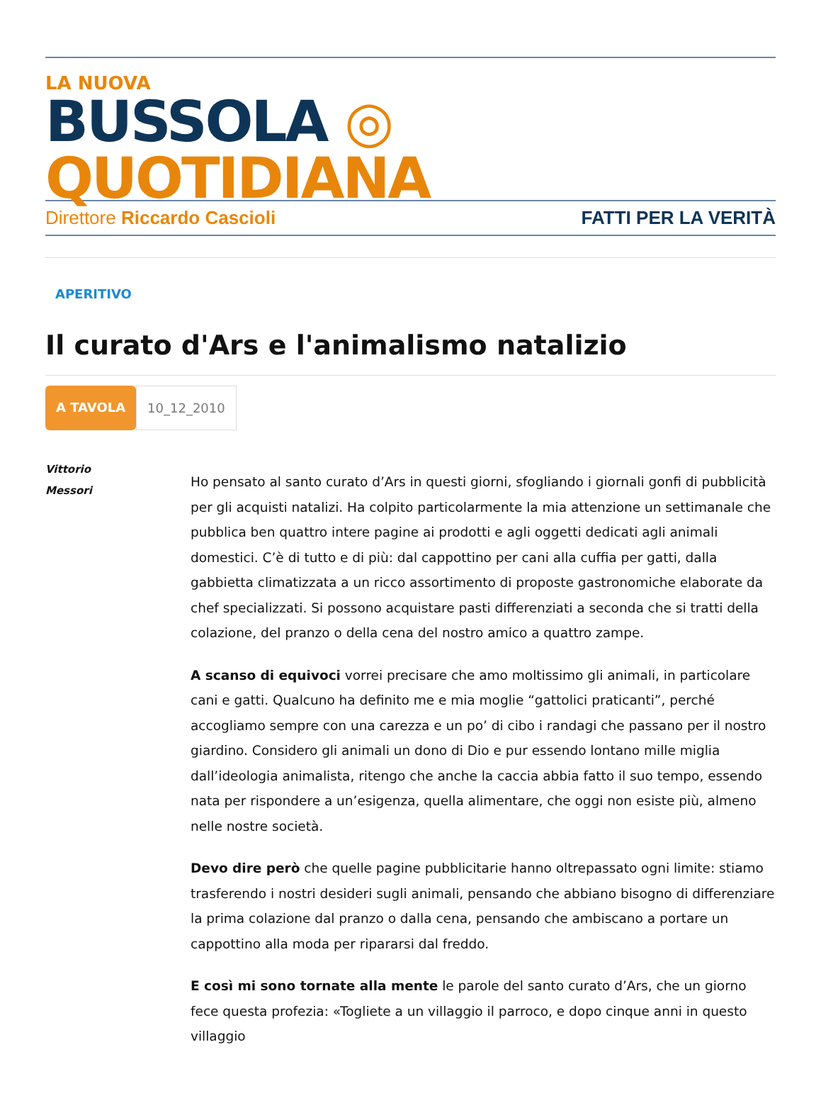LA NUOVA
BUSSOLA ◎ QUOTIDIANA
Direttore Riccardo Cascioli FATTI PER LA VERITÀ
APERITIVO
Il curato d'Ars e l'animalismo natalizio
A TAVOLA 10_12_2010
Vittorio
Messori
Ho pensato al santo curato d’Ars in questi giorni, sfogliando i giornali gonfi di pubblicità per gli acquisti natalizi. Ha colpito particolarmente la mia attenzione un settimanale che pubblica ben quattro intere pagine ai prodotti e agli oggetti dedicati agli animali domestici. C’è di tutto e di più: dal cappottino per cani alla cuffia per gatti, dalla gabbietta climatizzata a un ricco assortimento di proposte gastronomiche elaborate da chef specializzati. Si possono acquistare pasti differenziati a seconda che si tratti della colazione, del pranzo o della cena del nostro amico a quattro zampe.
A scanso di equivoci vorrei precisare che amo moltissimo gli animali, in particolare cani e gatti. Qualcuno ha definito me e mia moglie “gattolici praticanti”, perché accogliamo sempre con una carezza e un po’ di cibo i randagi che passano per il nostro giardino. Considero gli animali un dono di Dio e pur essendo lontano mille miglia dall’ideologia animalista, ritengo che anche la caccia abbia fatto il suo tempo, essendo nata per rispondere a un’esigenza, quella alimentare, che oggi non esiste più, almeno nelle nostre società.
Devo dire però che quelle pagine pubblicitarie hanno oltrepassato ogni limite: stiamo trasferendo i nostri desideri sugli animali, pensando che abbiano bisogno di differenziare la prima colazione dal pranzo o dalla cena, pensando che ambiscano a portare un cappottino alla moda per ripararsi dal freddo.
E così mi sono tornate alla mente le parole del santo curato d’Ars, che un giorno fece questa profezia: «Togliete a un villaggio il parroco, e dopo cinque anni in questo villaggio